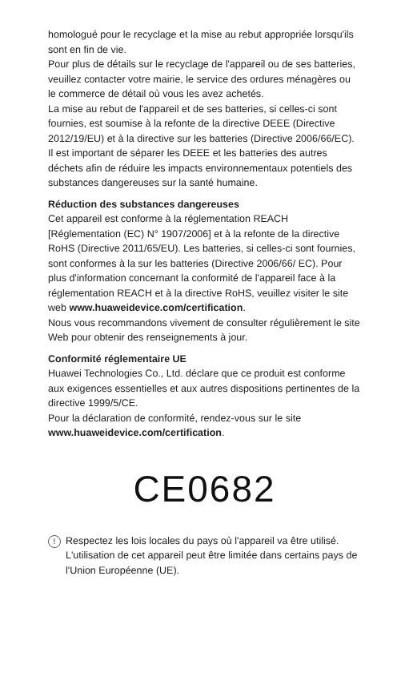homologué pour le recyclage et la mise au rebut appropriée lorsqu'ils sont en fin de vie.
Pour plus de détails sur le recyclage de l'appareil ou de ses batteries, veuillez contacter votre mairie, le service des ordures ménagères ou le commerce de détail où vous les avez achetés.
La mise au rebut de l'appareil et de ses batteries, si celles-ci sont fournies, est soumise à la refonte de la directive DEEE (Directive 2012/19/EU) et à la directive sur les batteries (Directive 2006/66/EC). Il est important de séparer les DEEE et les batteries des autres déchets afin de réduire les impacts environnementaux potentiels des substances dangereuses sur la santé humaine.
Réduction des substances dangereuses
Cet appareil est conforme à la réglementation REACH [Réglementation (EC) N° 1907/2006] et à la refonte de la directive RoHS (Directive 2011/65/EU). Les batteries, si celles-ci sont fournies, sont conformes à la sur les batteries (Directive 2006/66/ EC). Pour plus d'information concernant la conformité de l'appareil face à la réglementation REACH et à la directive RoHS, veuillez visiter le site web www.huaweidevice.com/certification.
Nous vous recommandons vivement de consulter régulièrement le site Web pour obtenir des renseignements à jour.
Conformité réglementaire UE
Huawei Technologies Co., Ltd. déclare que ce produit est conforme aux exigences essentielles et aux autres dispositions pertinentes de la directive 1999/5/CE.
Pour la déclaration de conformité, rendez-vous sur le site www.huaweidevice.com/certification.
CE0682
!
Respectez les lois locales du pays où l'appareil va être utilisé. L'utilisation de cet appareil peut être limitée dans certains pays de l'Union Européenne (UE).